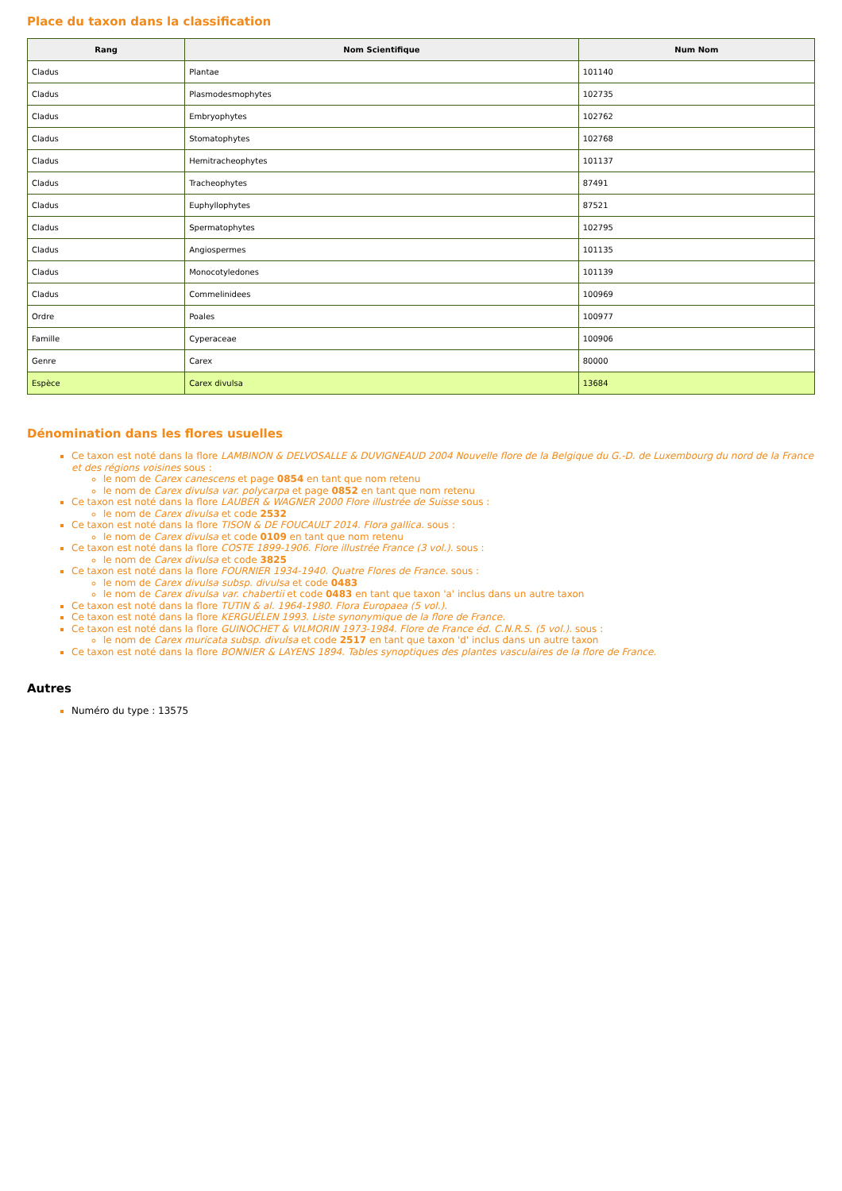Place du taxon dans la classification
| Rang | Nom Scientifique | Num Nom |
| --- | --- | --- |
| Cladus | Plantae | 101140 |
| Cladus | Plasmodesmophytes | 102735 |
| Cladus | Embryophytes | 102762 |
| Cladus | Stomatophytes | 102768 |
| Cladus | Hemitracheophytes | 101137 |
| Cladus | Tracheophytes | 87491 |
| Cladus | Euphyllophytes | 87521 |
| Cladus | Spermatophytes | 102795 |
| Cladus | Angiospermes | 101135 |
| Cladus | Monocotyledones | 101139 |
| Cladus | Commelinidees | 100969 |
| Ordre | Poales | 100977 |
| Famille | Cyperaceae | 100906 |
| Genre | Carex | 80000 |
| Espèce | Carex divulsa | 13684 |
Dénomination dans les flores usuelles
Ce taxon est noté dans la flore LAMBINON & DELVOSALLE & DUVIGNEAUD 2004 Nouvelle flore de la Belgique du G.-D. de Luxembourg du nord de la France et des régions voisines sous :
le nom de Carex canescens et page 0854 en tant que nom retenu
le nom de Carex divulsa var. polycarpa et page 0852 en tant que nom retenu
Ce taxon est noté dans la flore LAUBER & WAGNER 2000 Flore illustrée de Suisse sous :
le nom de Carex divulsa et code 2532
Ce taxon est noté dans la flore TISON & DE FOUCAULT 2014. Flora gallica. sous :
le nom de Carex divulsa et code 0109 en tant que nom retenu
Ce taxon est noté dans la flore COSTE 1899-1906. Flore illustrée France (3 vol.). sous :
le nom de Carex divulsa et code 3825
Ce taxon est noté dans la flore FOURNIER 1934-1940. Quatre Flores de France. sous :
le nom de Carex divulsa subsp. divulsa et code 0483
le nom de Carex divulsa var. chabertii et code 0483 en tant que taxon 'a' inclus dans un autre taxon
Ce taxon est noté dans la flore TUTIN & al. 1964-1980. Flora Europaea (5 vol.).
Ce taxon est noté dans la flore KERGUÉLEN 1993. Liste synonymique de la flore de France.
Ce taxon est noté dans la flore GUINOCHET & VILMORIN 1973-1984. Flore de France éd. C.N.R.S. (5 vol.). sous :
le nom de Carex muricata subsp. divulsa et code 2517 en tant que taxon 'd' inclus dans un autre taxon
Ce taxon est noté dans la flore BONNIER & LAYENS 1894. Tables synoptiques des plantes vasculaires de la flore de France.
Autres
Numéro du type : 13575